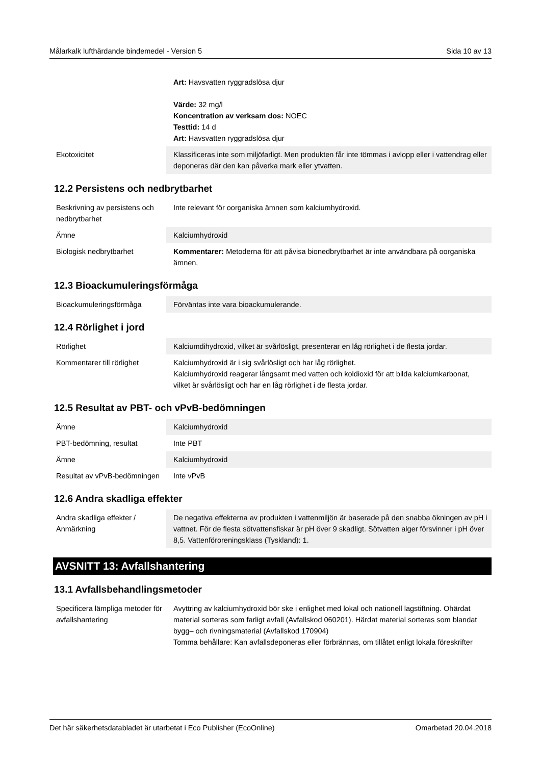Målarkalk lufthärdande bindemedel - Version 5 Sida 10 av 13
| | Art: Havsvatten ryggradslösa djur Värde: 32 mg/l Koncentration av verksam dos: NOEC Testtid: 14 d Art: Havsvatten ryggradslösa djur |
| Ekotoxicitet | Klassificeras inte som miljöfarligt. Men produkten får inte tömmas i avlopp eller i vattendrag eller deponeras där den kan påverka mark eller ytvatten. |
12.2 Persistens och nedbrytbarhet
| Beskrivning av persistens och nedbrytbarhet | Inte relevant för oorganiska ämnen som kalciumhydroxid. |
| Ämne | Kalciumhydroxid |
| Biologisk nedbrytbarhet | Kommentarer: Metoderna för att påvisa bionedbrytbarhet är inte användbara på oorganiska ämnen. |
12.3 Bioackumuleringsförmåga
| Bioackumuleringsförmåga | Förväntas inte vara bioackumulerande. |
12.4 Rörlighet i jord
| Rörlighet | Kalciumdihydroxid, vilket är svårlösligt, presenterar en låg rörlighet i de flesta jordar. |
| Kommentarer till rörlighet | Kalciumhydroxid är i sig svårlösligt och har låg rörlighet. Kalciumhydroxid reagerar långsamt med vatten och koldioxid för att bilda kalciumkarbonat, vilket är svårlösligt och har en låg rörlighet i de flesta jordar. |
12.5 Resultat av PBT- och vPvB-bedömningen
| Ämne | Kalciumhydroxid |
| PBT-bedömning, resultat | Inte PBT |
| Ämne | Kalciumhydroxid |
| Resultat av vPvB-bedömningen | Inte vPvB |
12.6 Andra skadliga effekter
| Andra skadliga effekter / Anmärkning | De negativa effekterna av produkten i vattenmiljön är baserade på den snabba ökningen av pH i vattnet. För de flesta sötvattensfiskar är pH över 9 skadligt. Sötvatten alger försvinner i pH över 8,5. Vattenföroreningsklass (Tyskland): 1. |
AVSNITT 13: Avfallshantering
13.1 Avfallsbehandlingsmetoder
| Specificera lämpliga metoder för avfallshantering | Avyttring av kalciumhydroxid bör ske i enlighet med lokal och nationell lagstiftning. Ohärdat material sorteras som farligt avfall (Avfallskod 060201). Härdat material sorteras som blandat bygg– och rivningsmaterial (Avfallskod 170904) Tomma behållare: Kan avfallsdeponeras eller förbrännas, om tillåtet enligt lokala föreskrifter |
Det här säkerhetsdatabladet är utarbetat i Eco Publisher (EcoOnline) Omarbetad 20.04.2018